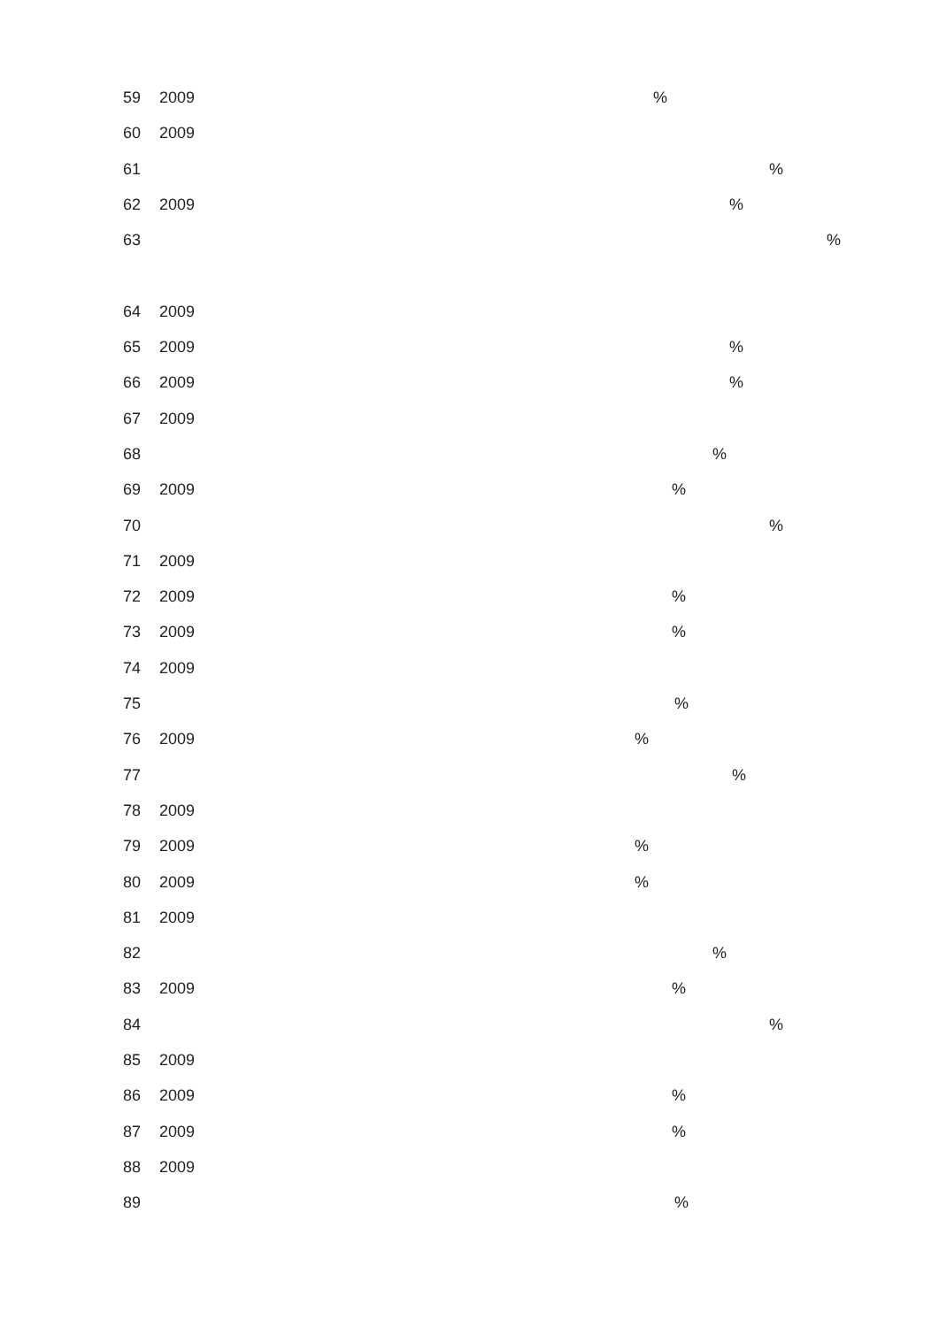59 2009 %
60 2009
61 %
62 2009 %
63 %
64 2009
65 2009 %
66 2009 %
67 2009
68 %
69 2009 %
70 %
71 2009
72 2009 %
73 2009 %
74 2009
75 %
76 2009 %
77 %
78 2009
79 2009 %
80 2009 %
81 2009
82 %
83 2009 %
84 %
85 2009
86 2009 %
87 2009 %
88 2009
89 %